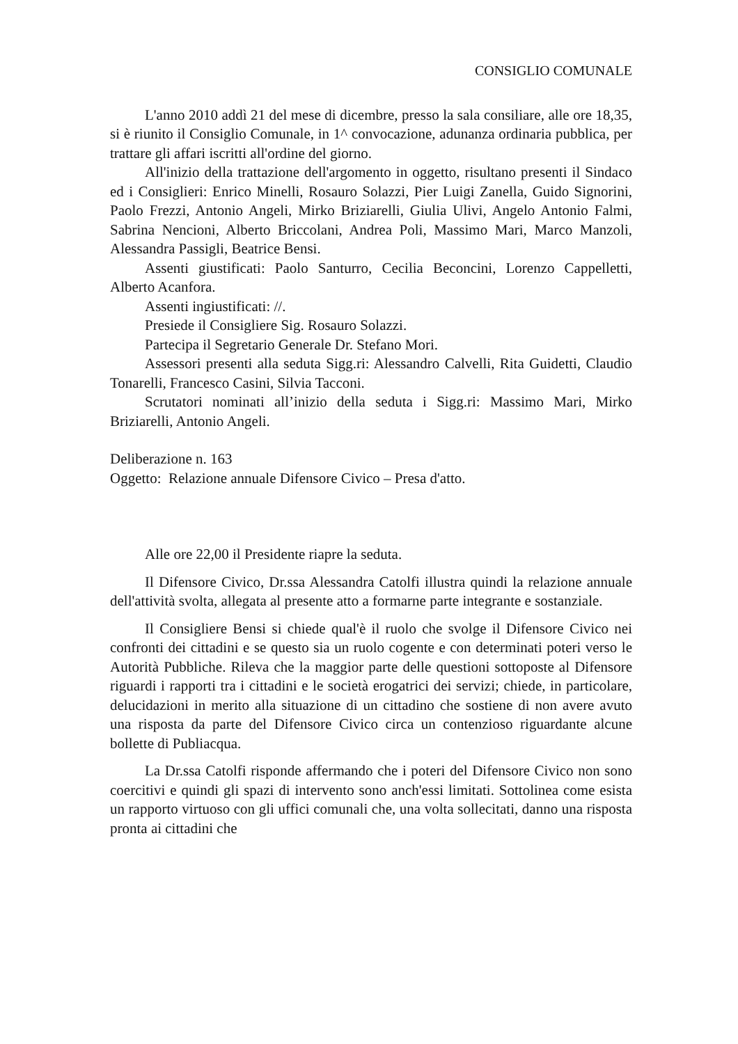CONSIGLIO COMUNALE
L'anno 2010 addì 21 del mese di dicembre, presso la sala consiliare, alle ore 18,35, si è riunito il Consiglio Comunale, in 1^ convocazione, adunanza ordinaria pubblica, per trattare gli affari iscritti all'ordine del giorno.
All'inizio della trattazione dell'argomento in oggetto, risultano presenti il Sindaco ed i Consiglieri: Enrico Minelli, Rosauro Solazzi, Pier Luigi Zanella, Guido Signorini, Paolo Frezzi, Antonio Angeli, Mirko Briziarelli, Giulia Ulivi, Angelo Antonio Falmi, Sabrina Nencioni, Alberto Briccolani, Andrea Poli, Massimo Mari, Marco Manzoli, Alessandra Passigli, Beatrice Bensi.
Assenti giustificati: Paolo Santurro, Cecilia Beconcini, Lorenzo Cappelletti, Alberto Acanfora.
Assenti ingiustificati: //.
Presiede il Consigliere Sig. Rosauro Solazzi.
Partecipa il Segretario Generale Dr. Stefano Mori.
Assessori presenti alla seduta Sigg.ri: Alessandro Calvelli, Rita Guidetti, Claudio Tonarelli, Francesco Casini, Silvia Tacconi.
Scrutatori nominati all’inizio della seduta i Sigg.ri: Massimo Mari, Mirko Briziarelli, Antonio Angeli.
Deliberazione n. 163
Oggetto: Relazione annuale Difensore Civico – Presa d'atto.
Alle ore 22,00 il Presidente riapre la seduta.
Il Difensore Civico, Dr.ssa Alessandra Catolfi illustra quindi la relazione annuale dell'attività svolta, allegata al presente atto a formarne parte integrante e sostanziale.
Il Consigliere Bensi si chiede qual'è il ruolo che svolge il Difensore Civico nei confronti dei cittadini e se questo sia un ruolo cogente e con determinati poteri verso le Autorità Pubbliche. Rileva che la maggior parte delle questioni sottoposte al Difensore riguardi i rapporti tra i cittadini e le società erogatrici dei servizi; chiede, in particolare, delucidazioni in merito alla situazione di un cittadino che sostiene di non avere avuto una risposta da parte del Difensore Civico circa un contenzioso riguardante alcune bollette di Publiacqua.
La Dr.ssa Catolfi risponde affermando che i poteri del Difensore Civico non sono coercitivi e quindi gli spazi di intervento sono anch'essi limitati. Sottolinea come esista un rapporto virtuoso con gli uffici comunali che, una volta sollecitati, danno una risposta pronta ai cittadini che